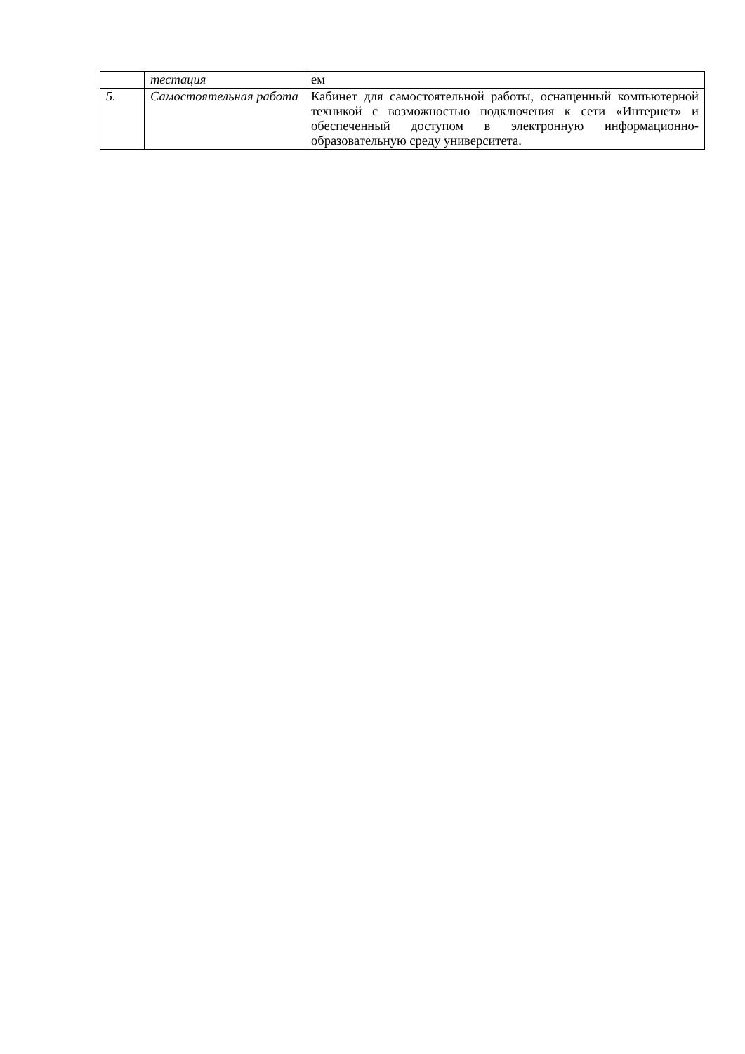| | тестация | ем |
| 5. | Самостоятельная работа | Кабинет для самостоятельной работы, оснащенный компьютерной техникой с возможностью подключения к сети «Интернет» и обеспеченный доступом в электронную информационно-образовательную среду университета. |